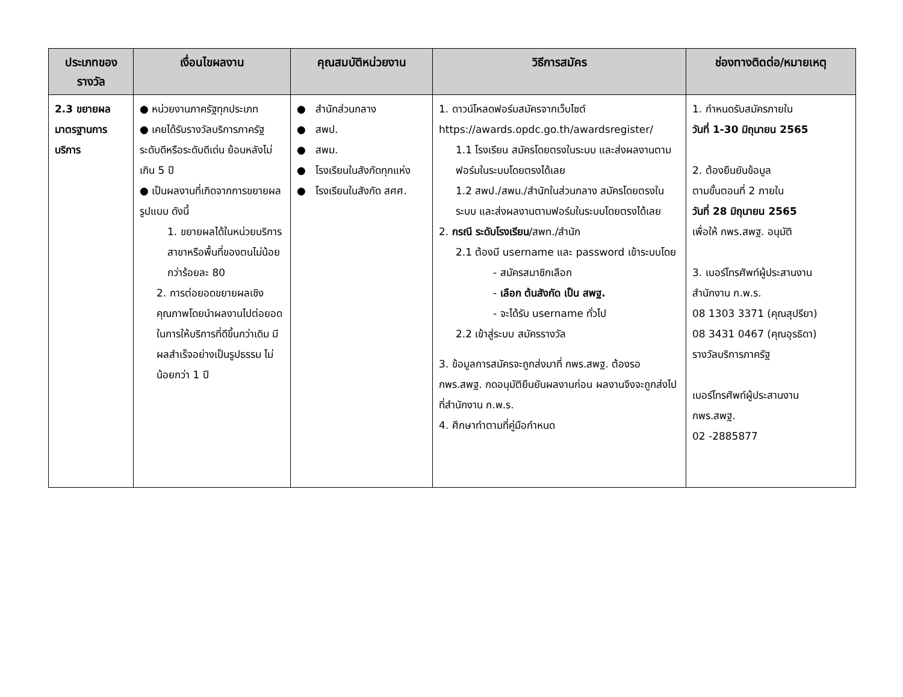| ประเภทของรางวัล | เงื่อนไขผลงาน | คุณสมบัติหน่วยงาน | วิธีการสมัคร | ช่องทางติดต่อ/หมายเหตุ |
| --- | --- | --- | --- | --- |
| 2.3 ขยายผลมาตรฐานการบริการ | ● หน่วยงานภาครัฐทุกประเภท ● เคยได้รับรางวัลบริการภาครัฐ ระดับดีหรือระดับดีเด่น ย้อนหลังไม่เกิน 5 ปี ● เป็นผลงานที่เกิดจากการขยายผลรูปแบบ ดังนี้ 1. ขยายผลได้ในหน่วยบริการสาขาหรือพื้นที่ของตนไม่น้อยกว่าร้อยละ 80 2. การต่อยอดขยายผลเชิงคุณภาพโดยนำผลงานไปต่อยอดในการให้บริการที่ดีขึ้นกว่าเดิม มีผลสำเร็จอย่างเป็นรูปธรรม ไม่น้อยกว่า 1 ปี | ● สำนักส่วนกลาง ● สพป. ● สพม. ● โรงเรียนในสังกัดทุกแห่ง ● โรงเรียนในสังกัด สศศ. | 1. ดาวน์โหลดฟอร์มสมัครจากเว็บไซต์ https://awards.opdc.go.th/awardsregister/ 1.1 โรงเรียน สมัครโดยตรงในระบบ และส่งผลงานตามฟอร์มในระบบโดยตรงได้เลย 1.2 สพป./สพม./สำนักในส่วนกลาง สมัครโดยตรงในระบบ และส่งผลงานตามฟอร์มในระบบโดยตรงได้เลย 2. กรณี ระดับโรงเรียน /สพท./สำนัก 2.1 ต้องมี username และ password เข้าระบบโดย - สมัครสมาชิกเลือก - เลือก ต้นสังกัด เป็น สพฐ. - จะได้รับ username ทั่วไป 2.2 เข้าสู่ระบบ สมัครรางวัล 3. ข้อมูลการสมัครจะถูกส่งมาที่ กพร.สพฐ. ต้องรอ กพร.สพฐ. กดอนุมัติยืนยันผลงานก่อน ผลงานจึงจะถูกส่งไปที่สำนักงาน ก.พ.ร. 4. ศึกษาทำตามที่คู่มือกำหนด | 1. กำหนดรับสมัครภายใน วันที่ 1-30 มิถุนายน 2565 2. ต้องยืนยันข้อมูล ตามขั้นตอนที่ 2 ภายใน วันที่ 28 มิถุนายน 2565 เพื่อให้ กพร.สพฐ. อนุมัติ 3. เบอร์โทรศัพท์ผู้ประสานงาน สำนักงาน ก.พ.ร. 08 1303 3371 (คุณสุปรียา) 08 3431 0467 (คุณอุรธิดา) รางวัลบริการภาครัฐ เบอร์โทรศัพท์ผู้ประสานงาน กพร.สพฐ. 02 -2885877 |